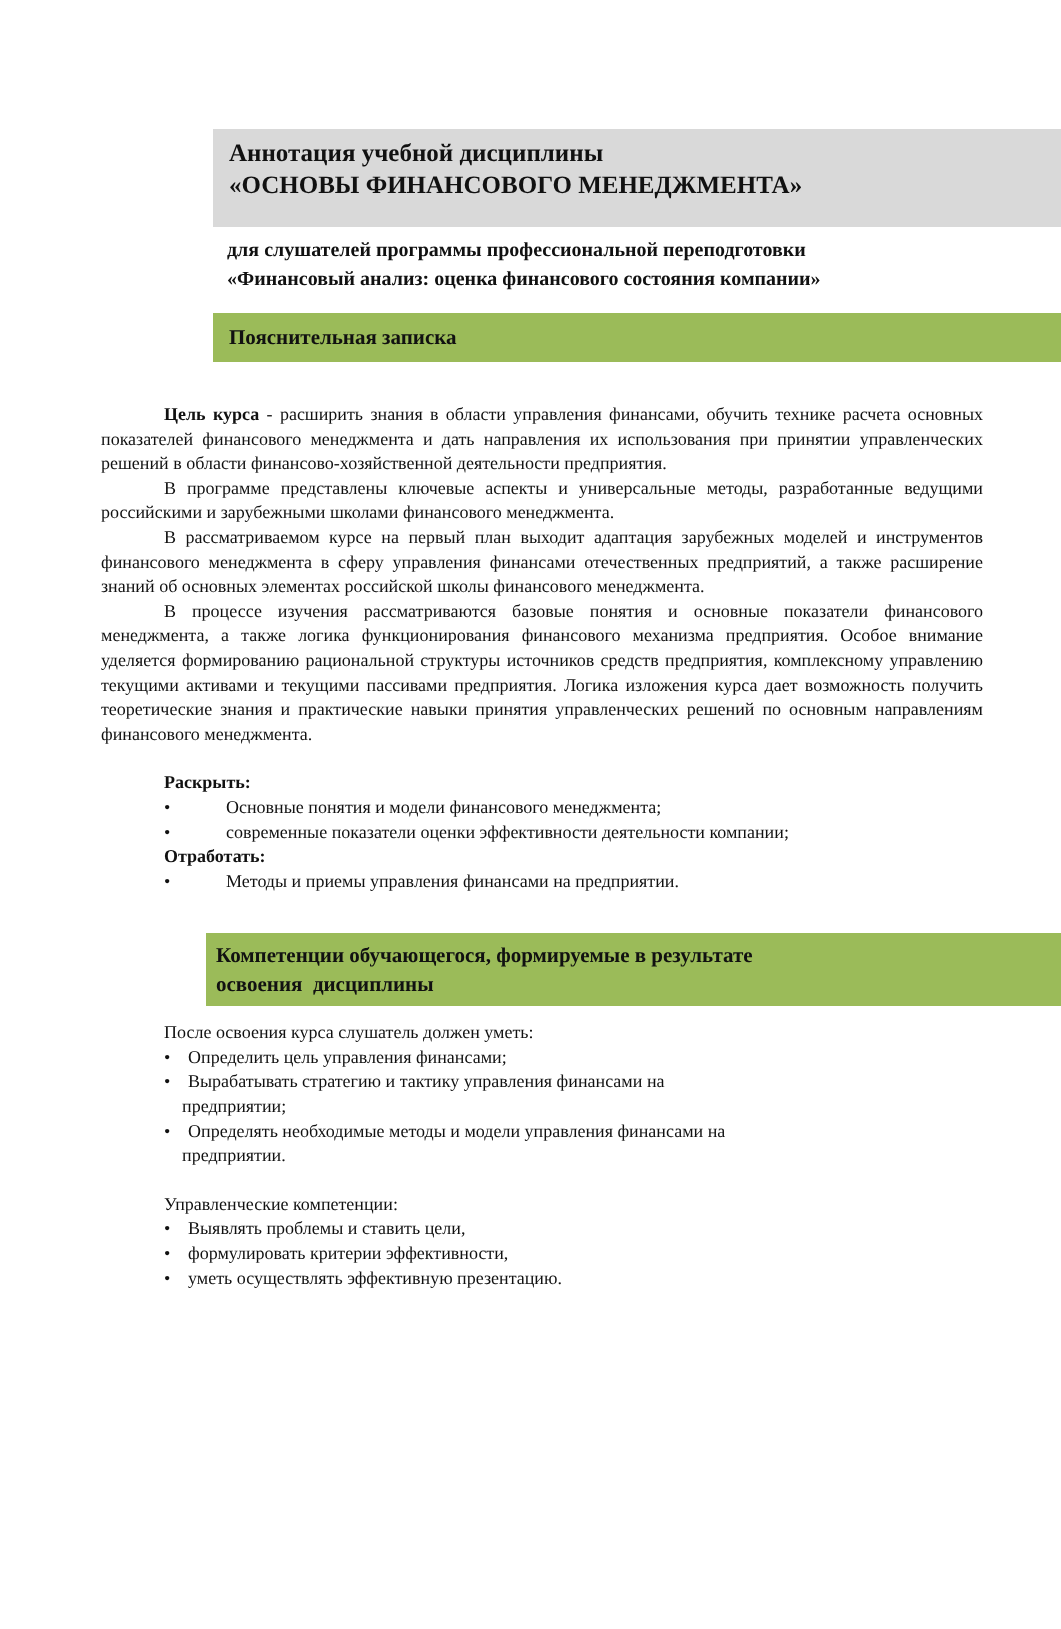Аннотация учебной дисциплины
«ОСНОВЫ ФИНАНСОВОГО МЕНЕДЖМЕНТА»
для слушателей программы профессиональной переподготовки
«Финансовый анализ: оценка финансового состояния компании»
Пояснительная записка
Цель курса - расширить знания в области управления финансами, обучить технике расчета основных показателей финансового менеджмента и дать направления их использования при принятии управленческих решений в области финансово-хозяйственной деятельности предприятия.
В программе представлены ключевые аспекты и универсальные методы, разработанные ведущими российскими и зарубежными школами финансового менеджмента.
В рассматриваемом курсе на первый план выходит адаптация зарубежных моделей и инструментов финансового менеджмента в сферу управления финансами отечественных предприятий, а также расширение знаний об основных элементах российской школы финансового менеджмента.
В процессе изучения рассматриваются базовые понятия и основные показатели финансового менеджмента, а также логика функционирования финансового механизма предприятия. Особое внимание уделяется формированию рациональной структуры источников средств предприятия, комплексному управлению текущими активами и текущими пассивами предприятия. Логика изложения курса дает возможность получить теоретические знания и практические навыки принятия управленческих решений по основным направлениям финансового менеджмента.
Раскрыть:
• Основные понятия и модели финансового менеджмента;
• современные показатели оценки эффективности деятельности компании;
Отработать:
• Методы и приемы управления финансами на предприятии.
Компетенции обучающегося, формируемые в результате
освоения дисциплины
После освоения курса слушатель должен уметь:
• Определить цель управления финансами;
• Вырабатывать стратегию и тактику управления финансами на
предприятии;
• Определять необходимые методы и модели управления финансами на
предприятии.
Управленческие компетенции:
• Выявлять проблемы и ставить цели,
• формулировать критерии эффективности,
• уметь осуществлять эффективную презентацию.